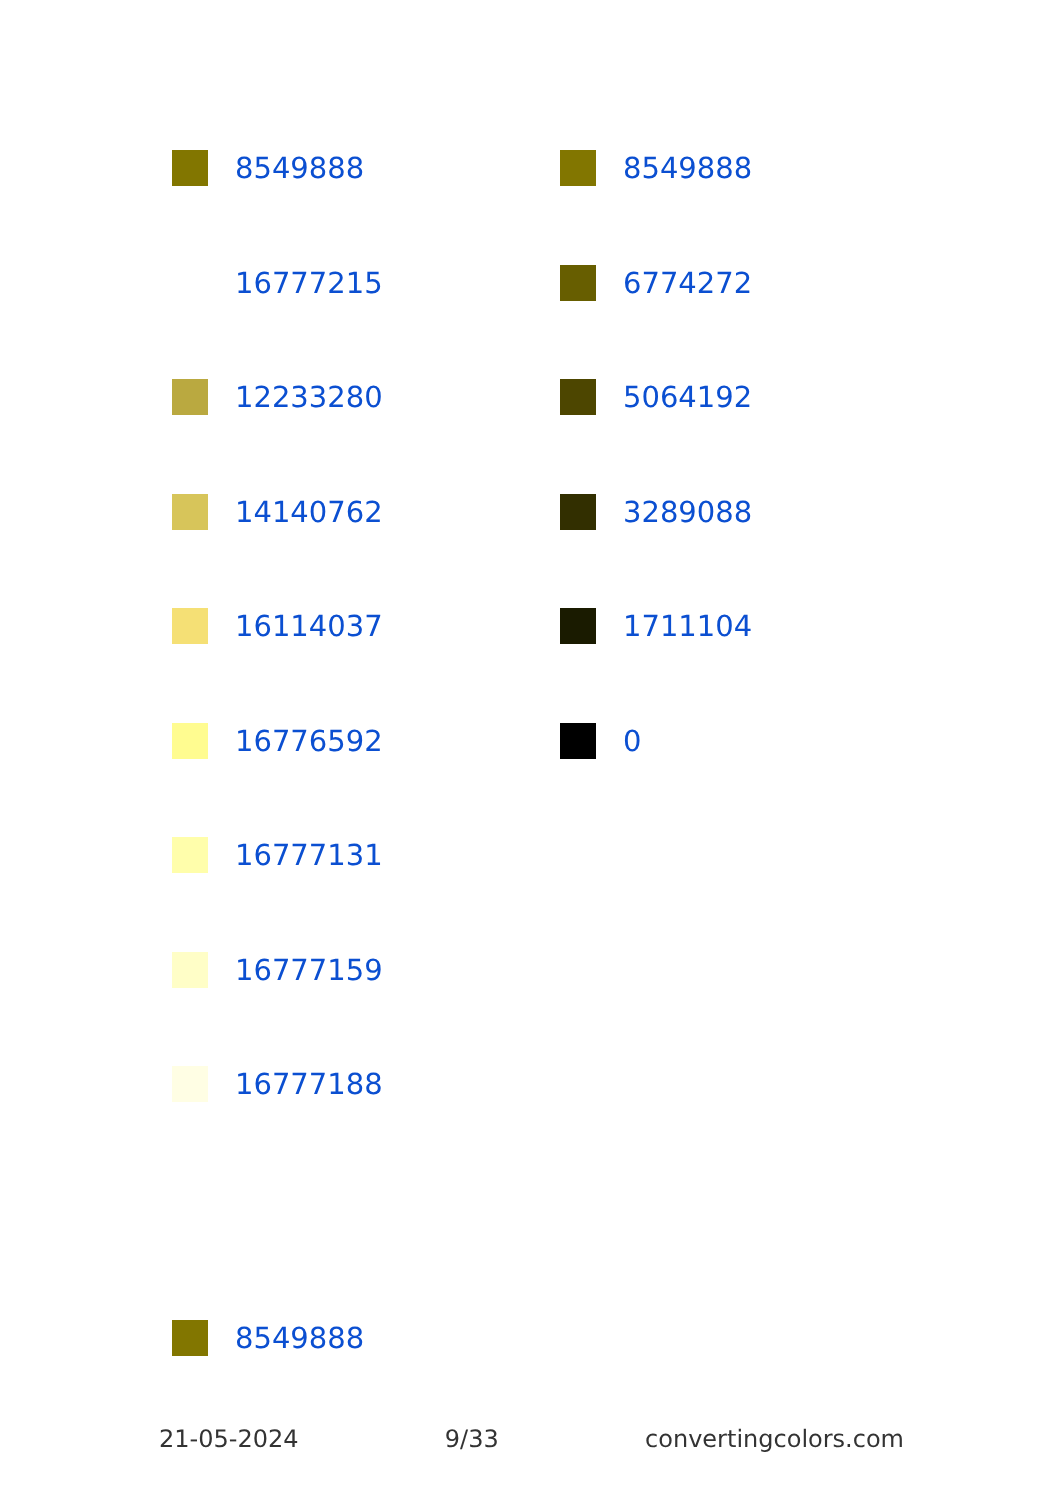8549888
16777215
12233280
14140762
16114037
16776592
16777131
16777159
16777188
8549888
6774272
5064192
3289088
1711104
0
8549888
21-05-2024 9/33 convertingcolors.com